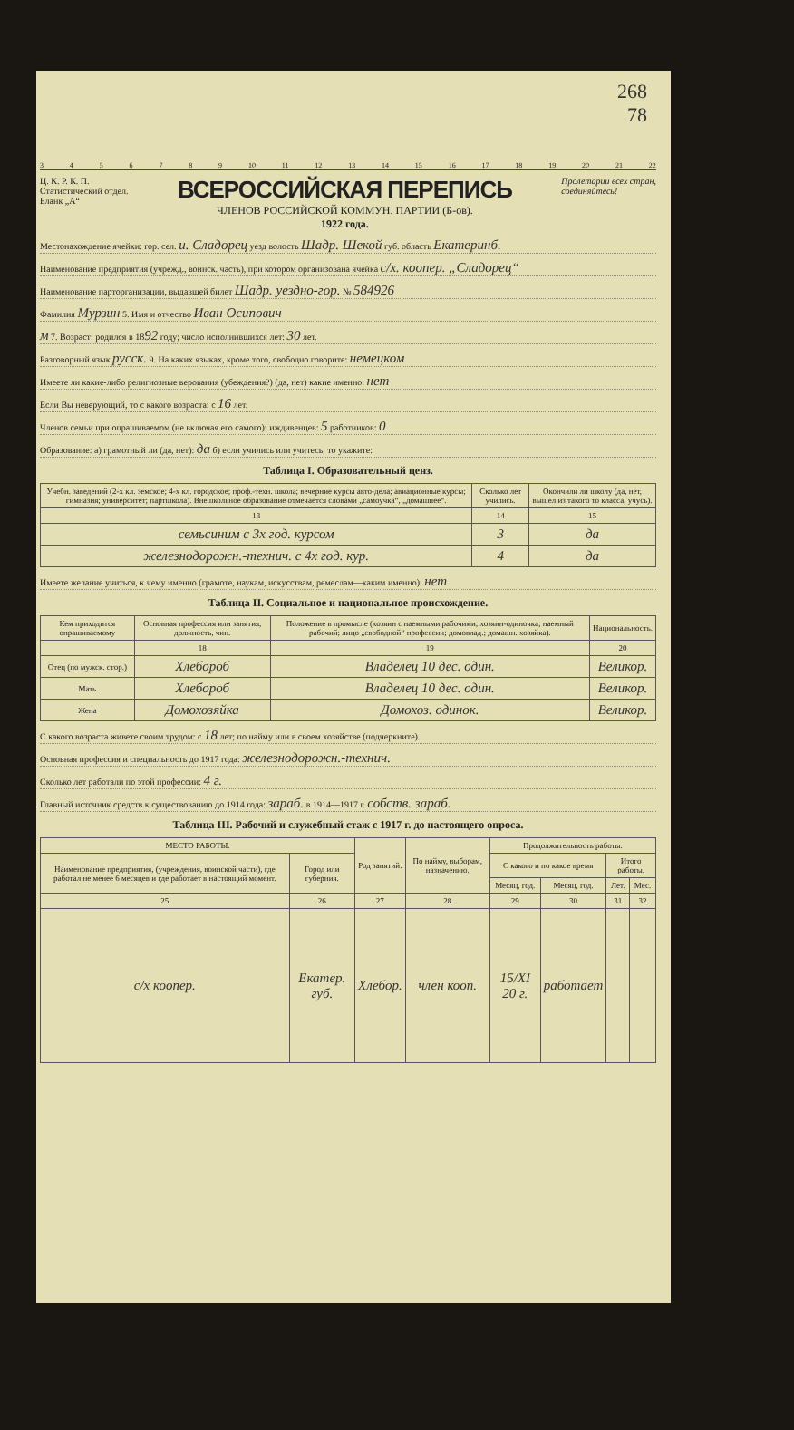268
78
3456789 10 11 12 13 14 15 16 17 18 19 20 21 22
Ц. К. Р. К. П.
Статистический отдел.
Бланк „А“
ВСЕРОССИЙСКАЯ ПЕРЕПИСЬ
ЧЛЕНОВ РОССИЙСКОЙ КОММУН. ПАРТИИ (Б-ов).
1922 года.
Пролетарии всех стран,
соединяйтесь!
Местонахождение ячейки: гор. сел. и. Сладорец уезд волость Шадр. Шекой губ. область Екатеринб.
Наименование предприятия (учрежд., воинск. часть), при котором организована ячейка с/х. коопер. „Сладорец“
Наименование парторганизации, выдавшей билет Шадр. уездно-гор. № 584926
Фамилия Мурзин 5. Имя и отчество Иван Осипович
м 7. Возраст: родился в 1892 году; число исполнившихся лет: 30 лет.
Разговорный язык русск. 9. На каких языках, кроме того, свободно говорите: немецком
Имеете ли какие-либо религиозные верования (убеждения?) (да, нет) какие именно: нет
Если Вы неверующий, то с какого возраста: с 16 лет.
Членов семьи при опрашиваемом (не включая его самого): иждивенцев: 5 работников: 0
Образование: а) грамотный ли (да, нет): да б) если учились или учитесь, то укажите:
Таблица I. Образовательный ценз.
| Учебн. заведений (2-х кл. земское; 4-х кл. городское; проф.-техн. школа; вечерние курсы авто-дела; авиационные курсы; гимназия; университет; партшкола). Внешкольное образование отмечается словами „самоучка“, „домашнее“. | Сколько лет учились. | Окончили ли школу (да, нет, вышел из такого то класса, учусь). |
| --- | --- | --- |
| 13 | 14 | 15 |
| семьсиним с 3х год. курсом | 3 | да |
| железнодорожн.-технич. с 4х год. кур. | 4 | да |
Имеете желание учиться, к чему именно (грамоте, наукам, искусствам, ремеслам—каким именно): нет
Таблица II. Социальное и национальное происхождение.
| Кем приходится опрашиваемому | Основная профессия или занятия, должность, чин. | Положение в промысле (хозяин с наемными рабочими; хозяин-одиночка; наемный рабочий; лицо „свободной“ профессии; домовлад.; домашн. хозяйка). | Национальность. |
| --- | --- | --- | --- |
| | 18 | 19 | 20 |
| Отец (по мужск. стор.) | Хлебороб | Владелец 10 дес. один. | Великор. |
| Мать | Хлебороб | Владелец 10 дес. один. | Великор. |
| Жена | Домохозяйка | Домохоз. одинок. | Великор. |
С какого возраста живете своим трудом: с 18 лет; по найму или в своем хозяйстве (подчеркните).
Основная профессия и специальность до 1917 года: железнодорожн.-технич.
Сколько лет работали по этой профессии: 4 г.
Главный источник средств к существованию до 1914 года: зараб. в 1914—1917 г. собств. зараб.
Таблица III. Рабочий и служебный стаж с 1917 г. до настоящего опроса.
| МЕСТО РАБОТЫ. | | Род занятий. | По найму, выборам, назначению. | Продолжительность работы. | | | |
| --- | --- | --- | --- | --- | --- | --- | --- |
| Наименование предприятия, (учреждения, воинской части), где работал не менее 6 месяцев и где работает в настоящий момент. | Город или губерния. | | | С какого и по какое время | | Итого работы. | |
| | | | | Месяц, год. | Месяц, год. | Лет. | Мес. |
| 25 | 26 | 27 | 28 | 29 | 30 | 31 | 32 |
| с/х коопер. | Екатер. губ. | Хлебор. | член кооп. | 15/XI 20 г. | работает | | |